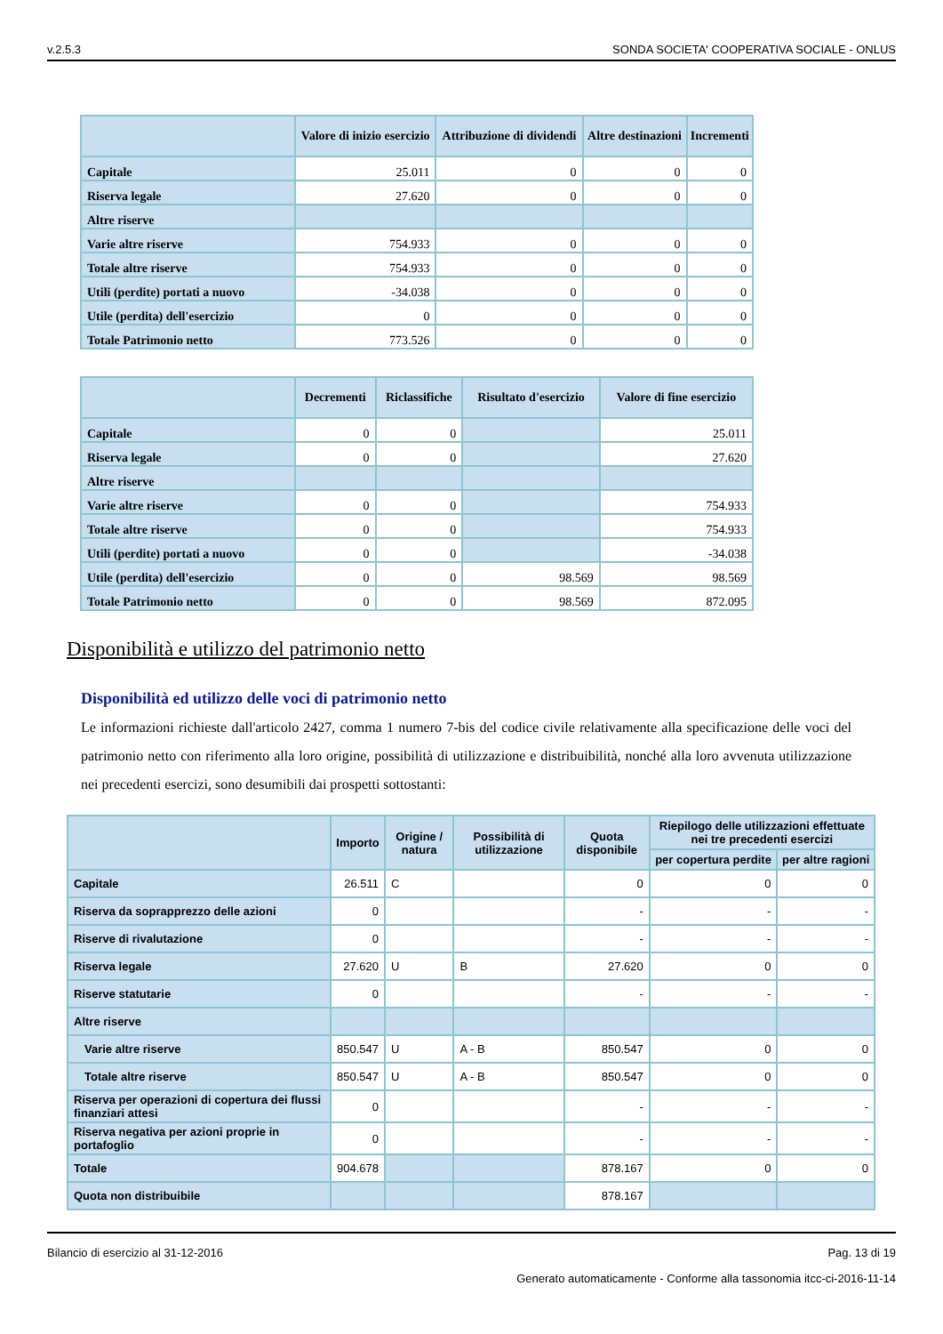v.2.5.3 SONDA SOCIETA' COOPERATIVA SOCIALE - ONLUS
| | Valore di inizio esercizio | Attribuzione di dividendi | Altre destinazioni | Incrementi |
| --- | --- | --- | --- | --- |
| Capitale | 25.011 | 0 | 0 | 0 |
| Riserva legale | 27.620 | 0 | 0 | 0 |
| Altre riserve | | | | |
| Varie altre riserve | 754.933 | 0 | 0 | 0 |
| Totale altre riserve | 754.933 | 0 | 0 | 0 |
| Utili (perdite) portati a nuovo | -34.038 | 0 | 0 | 0 |
| Utile (perdita) dell'esercizio | 0 | 0 | 0 | 0 |
| Totale Patrimonio netto | 773.526 | 0 | 0 | 0 |
| | Decrementi | Riclassifiche | Risultato d'esercizio | Valore di fine esercizio |
| --- | --- | --- | --- | --- |
| Capitale | 0 | 0 | | 25.011 |
| Riserva legale | 0 | 0 | | 27.620 |
| Altre riserve | | | | |
| Varie altre riserve | 0 | 0 | | 754.933 |
| Totale altre riserve | 0 | 0 | | 754.933 |
| Utili (perdite) portati a nuovo | 0 | 0 | | -34.038 |
| Utile (perdita) dell'esercizio | 0 | 0 | 98.569 | 98.569 |
| Totale Patrimonio netto | 0 | 0 | 98.569 | 872.095 |
Disponibilità e utilizzo del patrimonio netto
Disponibilità ed utilizzo delle voci di patrimonio netto
Le informazioni richieste dall'articolo 2427, comma 1 numero 7-bis del codice civile relativamente alla specificazione delle voci del patrimonio netto con riferimento alla loro origine, possibilità di utilizzazione e distribuibilità, nonché alla loro avvenuta utilizzazione nei precedenti esercizi, sono desumibili dai prospetti sottostanti:
| | Importo | Origine / natura | Possibilità di utilizzazione | Quota disponibile | Riepilogo delle utilizzazioni effettuate nei tre precedenti esercizi | |
| --- | --- | --- | --- | --- | --- | --- |
| | | | | | per copertura perdite | per altre ragioni |
| Capitale | 26.511 | C | | 0 | 0 | 0 |
| Riserva da soprapprezzo delle azioni | 0 | | | - | - | - |
| Riserve di rivalutazione | 0 | | | - | - | - |
| Riserva legale | 27.620 | U | B | 27.620 | 0 | 0 |
| Riserve statutarie | 0 | | | - | - | - |
| Altre riserve | | | | | | |
| Varie altre riserve | 850.547 | U | A - B | 850.547 | 0 | 0 |
| Totale altre riserve | 850.547 | U | A - B | 850.547 | 0 | 0 |
| Riserva per operazioni di copertura dei flussi finanziari attesi | 0 | | | - | - | - |
| Riserva negativa per azioni proprie in portafoglio | 0 | | | - | - | - |
| Totale | 904.678 | | | 878.167 | 0 | 0 |
| Quota non distribuibile | | | | 878.167 | | |
Bilancio di esercizio al 31-12-2016 Pag. 13 di 19
Generato automaticamente - Conforme alla tassonomia itcc-ci-2016-11-14